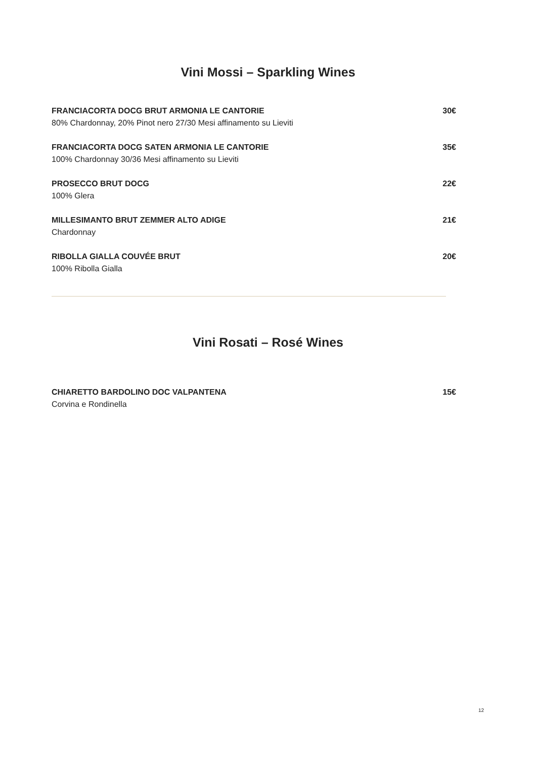Vini Mossi – Sparkling Wines
FRANCIACORTA DOCG BRUT ARMONIA LE CANTORIE
80% Chardonnay, 20% Pinot nero 27/30 Mesi affinamento su Lieviti
30€
FRANCIACORTA DOCG SATEN ARMONIA LE CANTORIE
100% Chardonnay 30/36 Mesi affinamento su Lieviti
35€
PROSECCO BRUT DOCG
100% Glera
22€
MILLESIMANTO BRUT ZEMMER ALTO ADIGE
Chardonnay
21€
RIBOLLA GIALLA COUVÉE BRUT
100% Ribolla Gialla
20€
Vini Rosati – Rosé Wines
CHIARETTO BARDOLINO DOC VALPANTENA
Corvina e Rondinella
15€
12